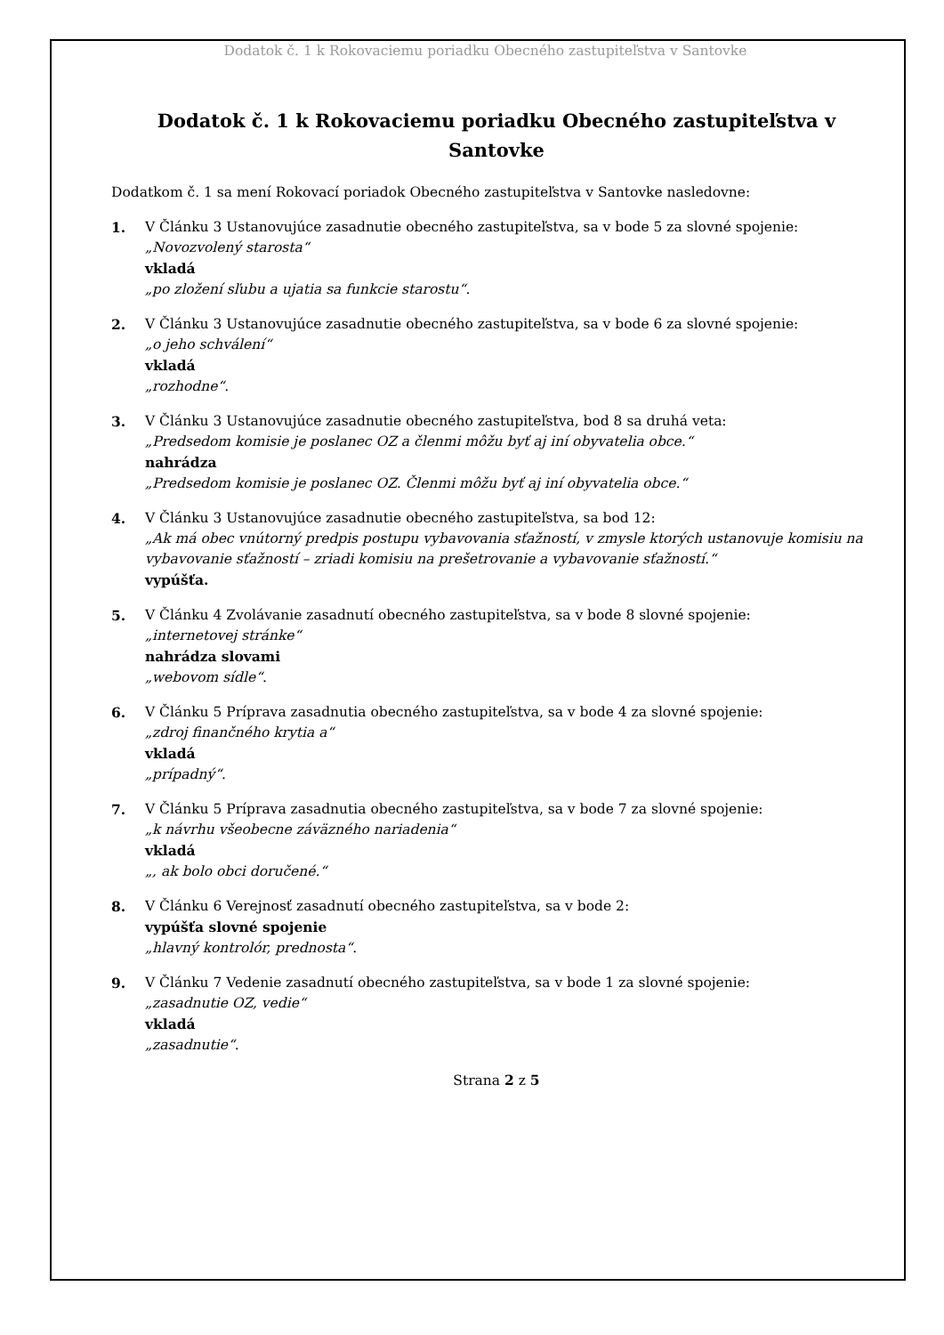Dodatok č. 1 k Rokovaciemu poriadku Obecného zastupiteľstva v Santovke
Dodatok č. 1 k Rokovaciemu poriadku Obecného zastupiteľstva v Santovke
Dodatkom č. 1 sa mení Rokovací poriadok Obecného zastupiteľstva v Santovke nasledovne:
1. V Článku 3 Ustanovujúce zasadnutie obecného zastupiteľstva, sa v bode 5 za slovné spojenie:
„Novozvolený starosta“
vkladá
„po zložení sľubu a ujatia sa funkcie starostu“.
2. V Článku 3 Ustanovujúce zasadnutie obecného zastupiteľstva, sa v bode 6 za slovné spojenie:
„o jeho schválení“
vkladá
„rozhodne“.
3. V Článku 3 Ustanovujúce zasadnutie obecného zastupiteľstva, bod 8 sa druhá veta:
„Predsedom komisie je poslanec OZ a členmi môžu byť aj iní obyvatelia obce.“
nahrádza
„Predsedom komisie je poslanec OZ. Členmi môžu byť aj iní obyvatelia obce.“
4. V Článku 3 Ustanovujúce zasadnutie obecného zastupiteľstva, sa bod 12:
„Ak má obec vnútorný predpis postupu vybavovania sťažností, v zmysle ktorých ustanovuje komisiu na vybavovanie sťažností – zriadi komisiu na prešetrovanie a vybavovanie sťažností.“
vypúšťa.
5. V Článku 4 Zvolávanie zasadnutí obecného zastupiteľstva, sa v bode 8 slovné spojenie:
„internetovej stránke“
nahrádza slovami
„webovom sídle“.
6. V Článku 5 Príprava zasadnutia obecného zastupiteľstva, sa v bode 4 za slovné spojenie:
„zdroj finančného krytia a“
vkladá
„prípadný“.
7. V Článku 5 Príprava zasadnutia obecného zastupiteľstva, sa v bode 7 za slovné spojenie:
„k návrhu všeobecne záväzného nariadenia“
vkladá
„, ak bolo obci doručené.“
8. V Článku 6 Verejnosť zasadnutí obecného zastupiteľstva, sa v bode 2:
vypúšťa slovné spojenie
„hlavný kontrolór, prednosta“.
9. V Článku 7 Vedenie zasadnutí obecného zastupiteľstva, sa v bode 1 za slovné spojenie:
„zasadnutie OZ, vedie“
vkladá
„zasadnutie“.
Strana 2 z 5